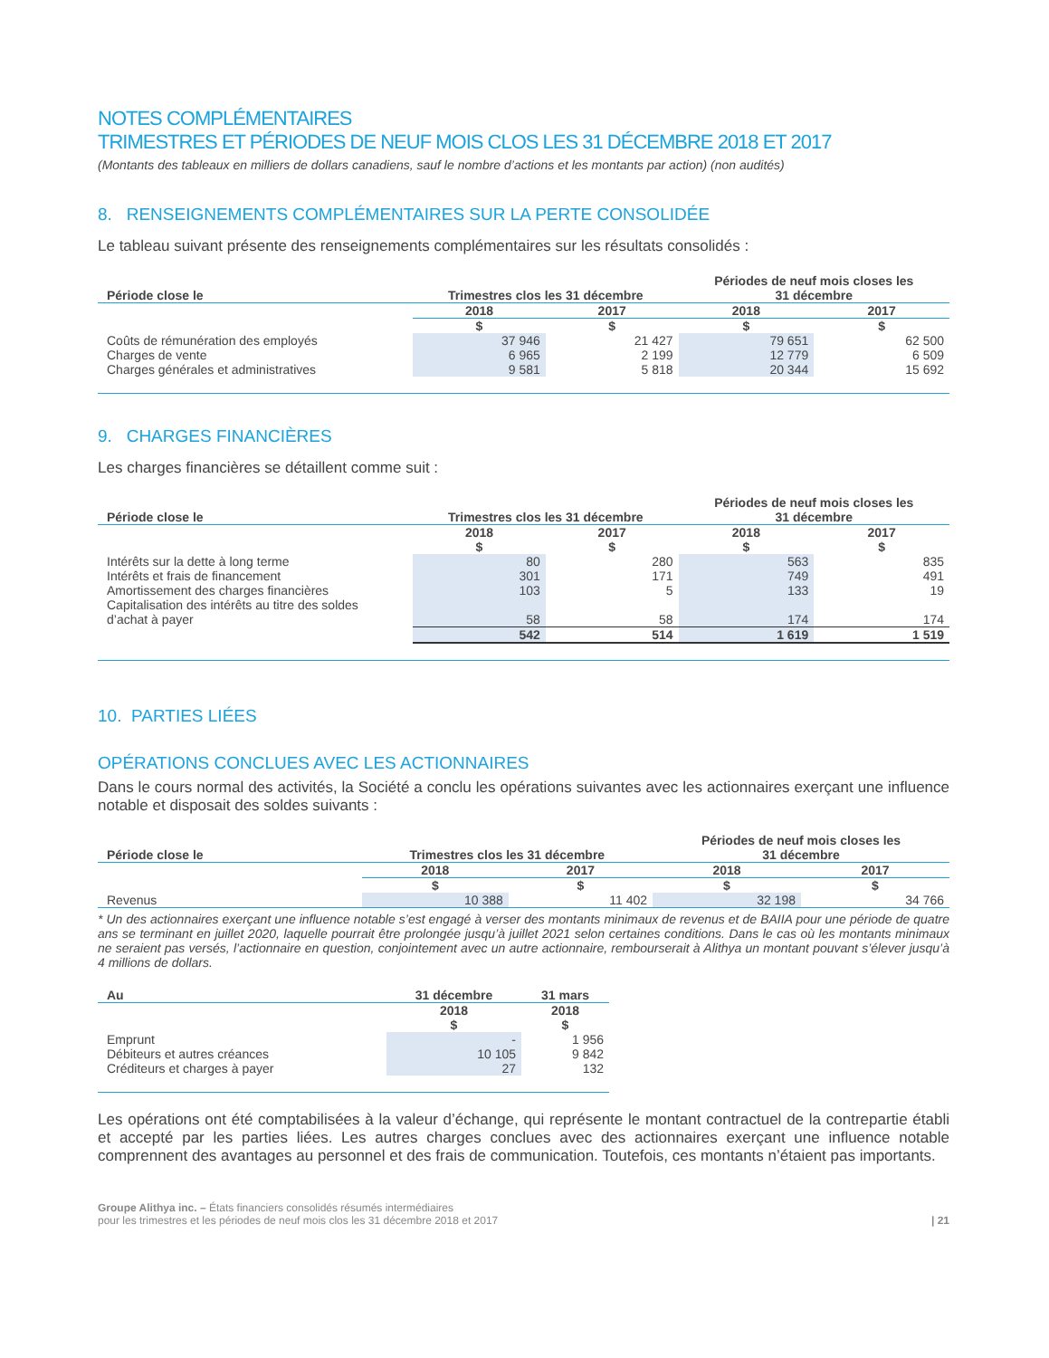NOTES COMPLÉMENTAIRES
TRIMESTRES ET PÉRIODES DE NEUF MOIS CLOS LES 31 DÉCEMBRE 2018 ET 2017
(Montants des tableaux en milliers de dollars canadiens, sauf le nombre d’actions et les montants par action) (non audités)
8. RENSEIGNEMENTS COMPLÉMENTAIRES SUR LA PERTE CONSOLIDÉE
Le tableau suivant présente des renseignements complémentaires sur les résultats consolidés :
| Période close le | Trimestres clos les 31 décembre | | Périodes de neuf mois closes les 31 décembre | |
| --- | --- | --- | --- | --- |
| | 2018 | 2017 | 2018 | 2017 |
| | $ | $ | $ | $ |
| Coûts de rémunération des employés | 37 946 | 21 427 | 79 651 | 62 500 |
| Charges de vente | 6 965 | 2 199 | 12 779 | 6 509 |
| Charges générales et administratives | 9 581 | 5 818 | 20 344 | 15 692 |
9. CHARGES FINANCIÈRES
Les charges financières se détaillent comme suit :
| Période close le | Trimestres clos les 31 décembre | | Périodes de neuf mois closes les 31 décembre | |
| --- | --- | --- | --- | --- |
| | 2018 | 2017 | 2018 | 2017 |
| | $ | $ | $ | $ |
| Intérêts sur la dette à long terme | 80 | 280 | 563 | 835 |
| Intérêts et frais de financement | 301 | 171 | 749 | 491 |
| Amortissement des charges financières | 103 | 5 | 133 | 19 |
| Capitalisation des intérêts au titre des soldes d’achat à payer | 58 | 58 | 174 | 174 |
| | 542 | 514 | 1 619 | 1 519 |
10. PARTIES LIÉES
OPÉRATIONS CONCLUES AVEC LES ACTIONNAIRES
Dans le cours normal des activités, la Société a conclu les opérations suivantes avec les actionnaires exerçant une influence notable et disposait des soldes suivants :
| Période close le | Trimestres clos les 31 décembre | | Périodes de neuf mois closes les 31 décembre | |
| --- | --- | --- | --- | --- |
| | 2018 | 2017 | 2018 | 2017 |
| | $ | $ | $ | $ |
| Revenus | 10 388 | 11 402 | 32 198 | 34 766 |
* Un des actionnaires exerçant une influence notable s’est engagé à verser des montants minimaux de revenus et de BAIIA pour une période de quatre ans se terminant en juillet 2020, laquelle pourrait être prolongée jusqu’à juillet 2021 selon certaines conditions. Dans le cas où les montants minimaux ne seraient pas versés, l’actionnaire en question, conjointement avec un autre actionnaire, rembourserait à Alithya un montant pouvant s’élever jusqu’à 4 millions de dollars.
| Au | 31 décembre | 31 mars |
| --- | --- | --- |
| | 2018 | 2018 |
| | $ | $ |
| Emprunt | - | 1 956 |
| Débiteurs et autres créances | 10 105 | 9 842 |
| Créditeurs et charges à payer | 27 | 132 |
Les opérations ont été comptabilisées à la valeur d’échange, qui représente le montant contractuel de la contrepartie établi et accepté par les parties liées. Les autres charges conclues avec des actionnaires exerçant une influence notable comprennent des avantages au personnel et des frais de communication. Toutefois, ces montants n’étaient pas importants.
Groupe Alithya inc. – États financiers consolidés résumés intermédiaires
pour les trimestres et les périodes de neuf mois clos les 31 décembre 2018 et 2017
| 21